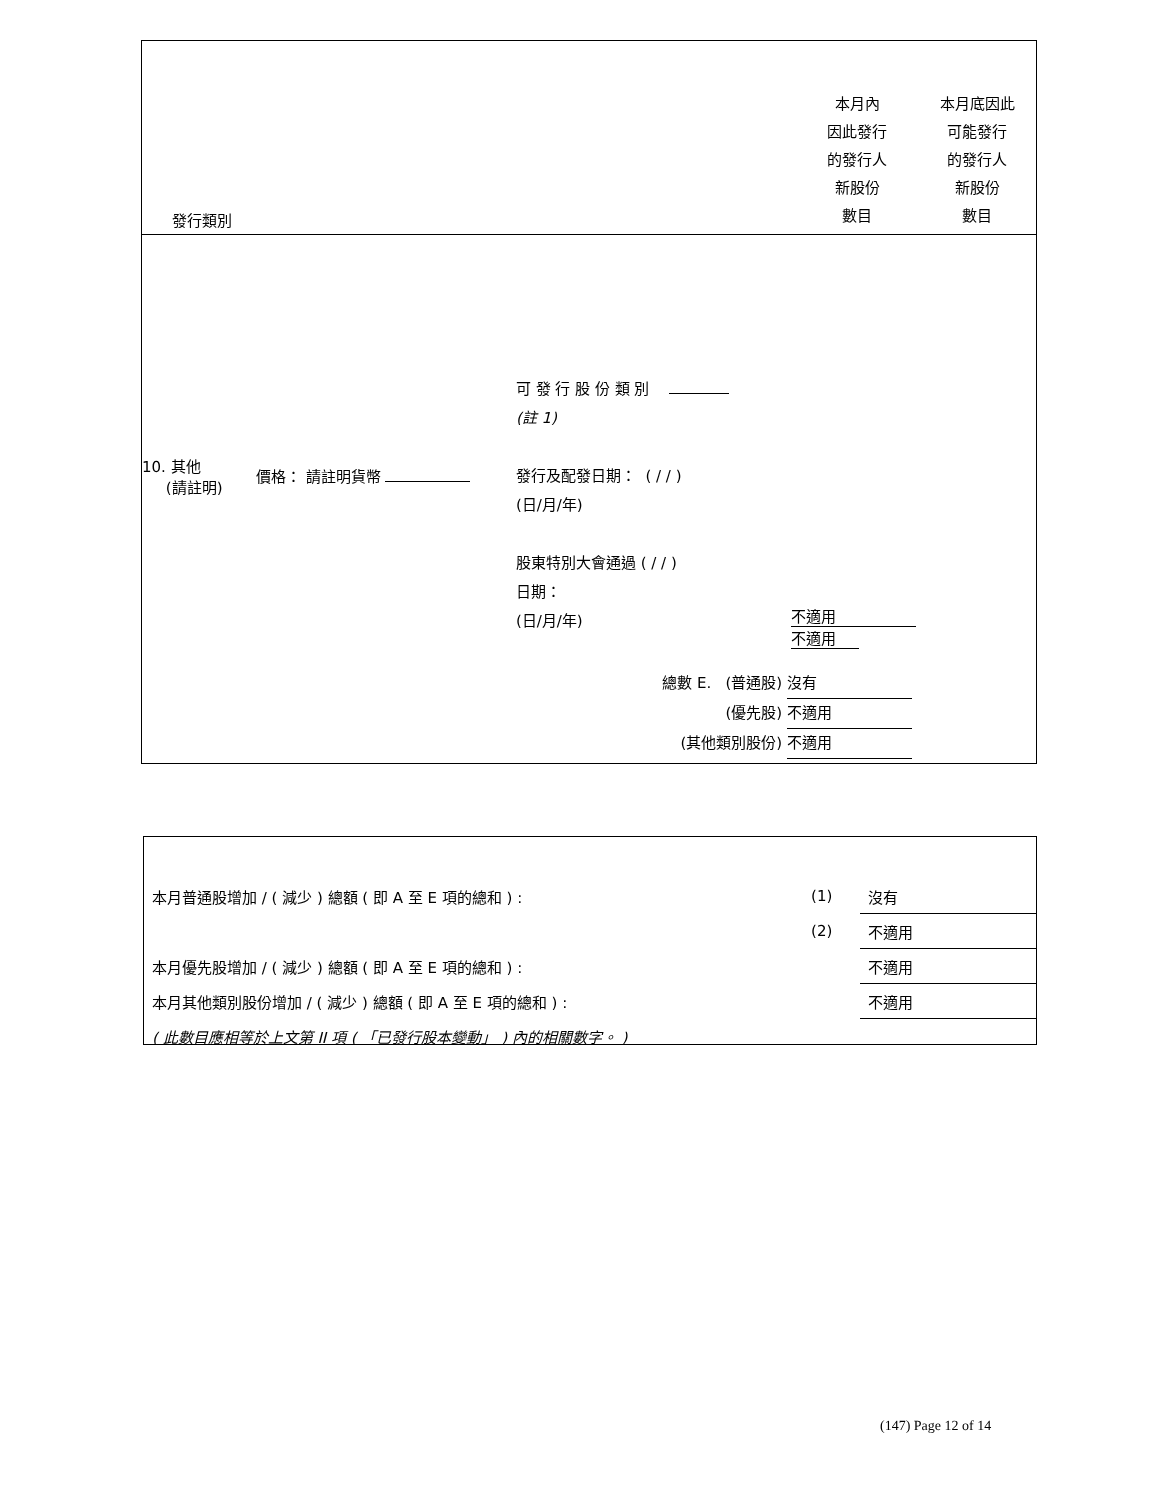發行類別
本月內
因此發行
的發行人
新股份
數目
本月底因此
可能發行
的發行人
新股份
數目
10. 其他
(請註明)
價格： 請註明貨幣
可 發 行 股 份 類 別
(註 1)
發行及配發日期： ( / / )
(日/月/年)
股東特別大會通過 ( / / )
日期：
(日/月/年)
不適用 不適用
總數 E. (普通股) 沒有
(優先股) 不適用
(其他類別股份) 不適用
| 本月普通股增加 / ( 減少 ) 總額 ( 即 A 至 E 項的總和 ) : | (1) | 沒有 |
| | (2) | 不適用 |
| 本月優先股增加 / ( 減少 ) 總額 ( 即 A 至 E 項的總和 ) : | | 不適用 |
| 本月其他類別股份增加 / ( 減少 ) 總額 ( 即 A 至 E 項的總和 ) : | | 不適用 |
| ( 此數目應相等於上文第 II 項 ( 「已發行股本變動」 ) 內的相關數字。 ) | | |
(147) Page 12 of 14